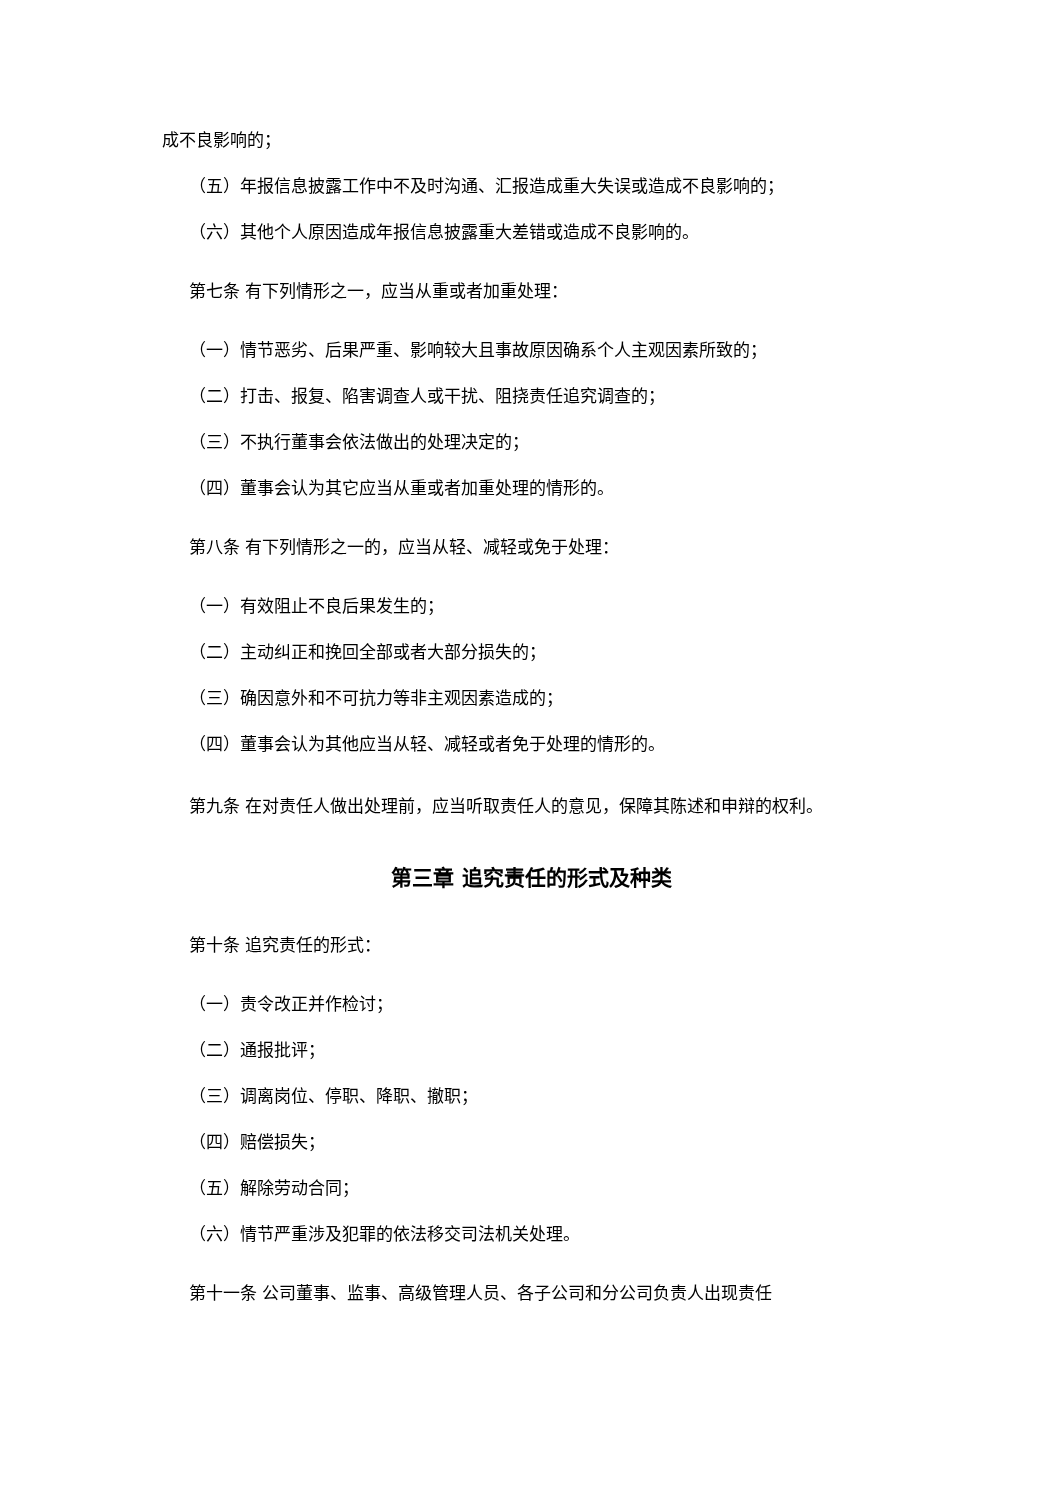成不良影响的；
（五）年报信息披露工作中不及时沟通、汇报造成重大失误或造成不良影响的；
（六）其他个人原因造成年报信息披露重大差错或造成不良影响的。
第七条 有下列情形之一，应当从重或者加重处理：
（一）情节恶劣、后果严重、影响较大且事故原因确系个人主观因素所致的；
（二）打击、报复、陷害调查人或干扰、阻挠责任追究调查的；
（三）不执行董事会依法做出的处理决定的；
（四）董事会认为其它应当从重或者加重处理的情形的。
第八条 有下列情形之一的，应当从轻、减轻或免于处理：
（一）有效阻止不良后果发生的；
（二）主动纠正和挽回全部或者大部分损失的；
（三）确因意外和不可抗力等非主观因素造成的；
（四）董事会认为其他应当从轻、减轻或者免于处理的情形的。
第九条 在对责任人做出处理前，应当听取责任人的意见，保障其陈述和申辩的权利。
第三章 追究责任的形式及种类
第十条 追究责任的形式：
（一）责令改正并作检讨；
（二）通报批评；
（三）调离岗位、停职、降职、撤职；
（四）赔偿损失；
（五）解除劳动合同；
（六）情节严重涉及犯罪的依法移交司法机关处理。
第十一条 公司董事、监事、高级管理人员、各子公司和分公司负责人出现责任